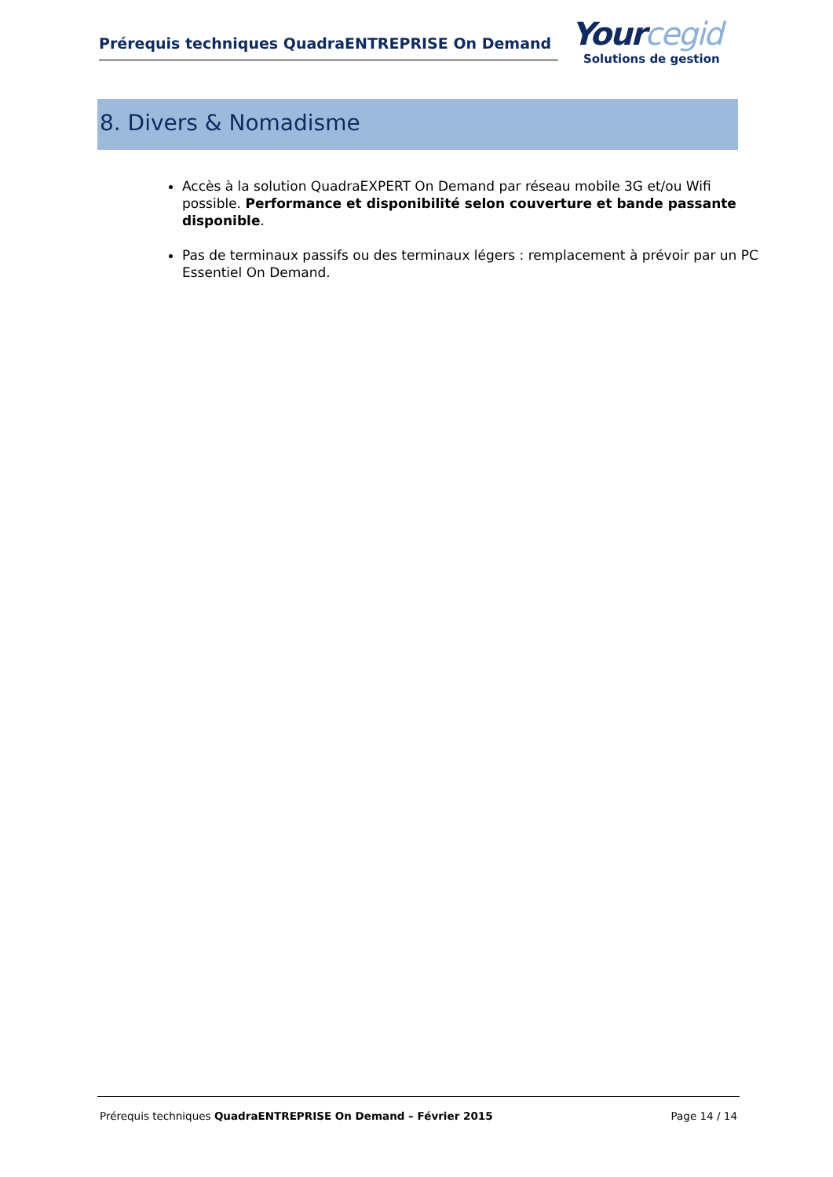Prérequis techniques QuadraENTREPRISE On Demand
Yourcegid
Solutions de gestion
8. Divers & Nomadisme
Accès à la solution QuadraEXPERT On Demand par réseau mobile 3G et/ou Wifi possible. Performance et disponibilité selon couverture et bande passante disponible.
Pas de terminaux passifs ou des terminaux légers : remplacement à prévoir par un PC Essentiel On Demand.
Prérequis techniques QuadraENTREPRISE On Demand – Février 2015 Page 14 / 14